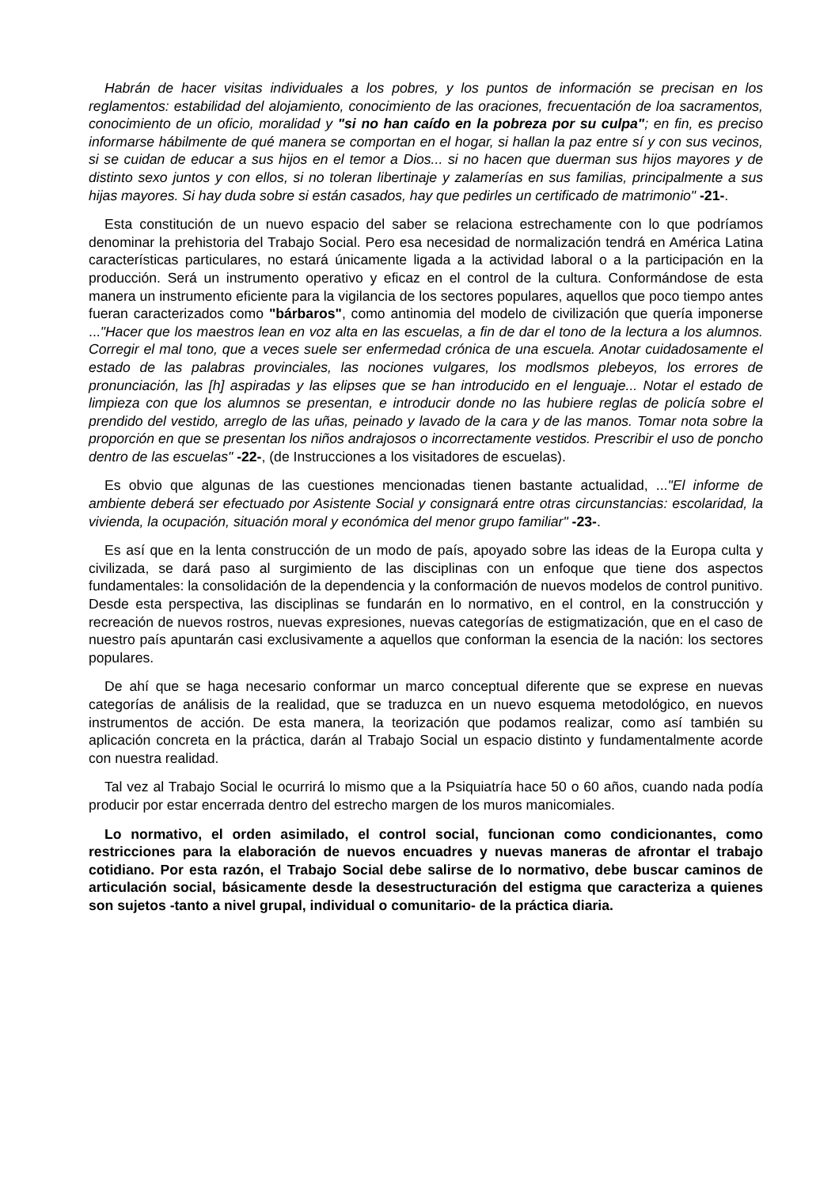Habrán de hacer visitas individuales a los pobres, y los puntos de información se precisan en los reglamentos: estabilidad del alojamiento, conocimiento de las oraciones, frecuentación de loa sacramentos, conocimiento de un oficio, moralidad y "si no han caído en la pobreza por su culpa"; en fin, es preciso informarse hábilmente de qué manera se comportan en el hogar, si hallan la paz entre sí y con sus vecinos, si se cuidan de educar a sus hijos en el temor a Dios... si no hacen que duerman sus hijos mayores y de distinto sexo juntos y con ellos, si no toleran libertinaje y zalamerías en sus familias, principalmente a sus hijas mayores. Si hay duda sobre si están casados, hay que pedirles un certificado de matrimonio" -21-.
Esta constitución de un nuevo espacio del saber se relaciona estrechamente con lo que podríamos denominar la prehistoria del Trabajo Social. Pero esa necesidad de normalización tendrá en América Latina características particulares, no estará únicamente ligada a la actividad laboral o a la participación en la producción. Será un instrumento operativo y eficaz en el control de la cultura. Conformándose de esta manera un instrumento eficiente para la vigilancia de los sectores populares, aquellos que poco tiempo antes fueran caracterizados como "bárbaros", como antinomia del modelo de civilización que quería imponerse ..."Hacer que los maestros lean en voz alta en las escuelas, a fin de dar el tono de la lectura a los alumnos. Corregir el mal tono, que a veces suele ser enfermedad crónica de una escuela. Anotar cuidadosamente el estado de las palabras provinciales, las nociones vulgares, los modlsmos plebeyos, los errores de pronunciación, las [h] aspiradas y las elipses que se han introducido en el lenguaje... Notar el estado de limpieza con que los alumnos se presentan, e introducir donde no las hubiere reglas de policía sobre el prendido del vestido, arreglo de las uñas, peinado y lavado de la cara y de las manos. Tomar nota sobre la proporción en que se presentan los niños andrajosos o incorrectamente vestidos. Prescribir el uso de poncho dentro de las escuelas" -22-, (de Instrucciones a los visitadores de escuelas).
Es obvio que algunas de las cuestiones mencionadas tienen bastante actualidad, ..."El informe de ambiente deberá ser efectuado por Asistente Social y consignará entre otras circunstancias: escolaridad, la vivienda, la ocupación, situación moral y económica del menor grupo familiar" -23-.
Es así que en la lenta construcción de un modo de país, apoyado sobre las ideas de la Europa culta y civilizada, se dará paso al surgimiento de las disciplinas con un enfoque que tiene dos aspectos fundamentales: la consolidación de la dependencia y la conformación de nuevos modelos de control punitivo. Desde esta perspectiva, las disciplinas se fundarán en lo normativo, en el control, en la construcción y recreación de nuevos rostros, nuevas expresiones, nuevas categorías de estigmatización, que en el caso de nuestro país apuntarán casi exclusivamente a aquellos que conforman la esencia de la nación: los sectores populares.
De ahí que se haga necesario conformar un marco conceptual diferente que se exprese en nuevas categorías de análisis de la realidad, que se traduzca en un nuevo esquema metodológico, en nuevos instrumentos de acción. De esta manera, la teorización que podamos realizar, como así también su aplicación concreta en la práctica, darán al Trabajo Social un espacio distinto y fundamentalmente acorde con nuestra realidad.
Tal vez al Trabajo Social le ocurrirá lo mismo que a la Psiquiatría hace 50 o 60 años, cuando nada podía producir por estar encerrada dentro del estrecho margen de los muros manicomiales.
Lo normativo, el orden asimilado, el control social, funcionan como condicionantes, como restricciones para la elaboración de nuevos encuadres y nuevas maneras de afrontar el trabajo cotidiano. Por esta razón, el Trabajo Social debe salirse de lo normativo, debe buscar caminos de articulación social, básicamente desde la desestructuración del estigma que caracteriza a quienes son sujetos -tanto a nivel grupal, individual o comunitario- de la práctica diaria.